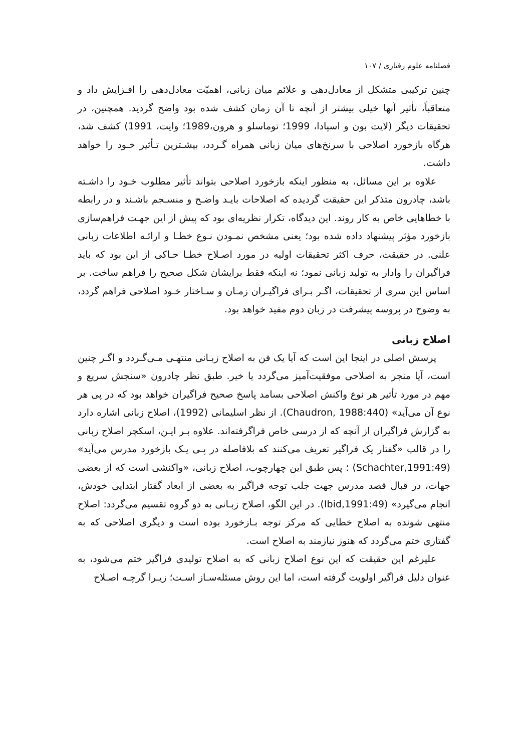فصلنامه علوم رفتاری / ۱۰۷
چنین ترکیبی متشکل از معادل‌دهی و علائم میان زبانی، اهمیّت معادل‌دهی را افـزایش داد و متعاقباً، تأثیر آنها خیلی بیشتر از آنچه تا آن زمان کشف شده بود واضح گردید. همچنین، در تحقیقات دیگر (لایت بون و اسپادا، 1999؛ توماسلو و هرون،1989؛ وایت، 1991) کشف شد، هرگاه بازخورد اصلاحی با سرنخ‌های میان زبانی همراه گـردد، بیشـترین تـأثیر خـود را خواهد داشت.
علاوه بر این مسائل، به منظور اینکه بازخورد اصلاحی بتواند تأثیر مطلوب خـود را داشـته باشد، چادرون متذکر این حقیقت گردیده که اصلاحات بایـد واضـح و منسـجم باشـند و در رابطه با خطاهایی خاص به کار روند. این دیدگاه، تکرار نظریه‌ای بود که پیش از این جهـت فراهم‌سازی بازخورد مؤثر پیشنهاد داده شده بود؛ یعنی مشخص نمـودن نـوع خطـا و ارائـه اطلاعات زبانی علنی. در حقیقت، حرف اکثر تحقیقات اولیه در مورد اصـلاح خطـا حـاکی از این بود که باید فراگیران را وادار به تولید زبانی نمود؛ نه اینکه فقط برایشان شکل صحیح را فراهم ساخت. بر اساس این سری از تحقیقات، اگـر بـرای فراگیـران زمـان و سـاختار خـود اصلاحی فراهم گردد، به وضوح در پروسه پیشرفت در زبان دوم مفید خواهد بود.
اصلاح زبانی
پرسش اصلی در اینجا این است که آیا یک فن به اصلاح زبـانی منتهـی مـی‌گـردد و اگـر چنین است، آیا منجر به اصلاحی موفقیت‌آمیز می‌گردد یا خیر. طبق نظر چادرون «سنجش سریع و مهم در مورد تأثیر هر نوع واکنش اصلاحی بسامد پاسخ صحیح فراگیران خواهد بود که در پی هر نوع آن می‌آید» (Chaudron, 1988:440). از نظر اسلیمانی (1992)، اصلاح زبانی اشاره دارد به گزارش فراگیران از آنچه که از درسی خاص فراگرفته‌اند. علاوه بـر ایـن، اسکچر اصلاح زبانی را در قالب «گفتار یک فراگیر تعریف می‌کنند که بلافاصله در پـی یـک بازخورد مدرس می‌آید» (Schachter,1991:49) ؛ پس طبق این چهارچوب، اصلاح زبانی، «واکنشی است که از بعضی جهات، در قبال قصد مدرس جهت جلب توجه فراگیر به بعضی از ابعاد گفتار ابتدایی خودش، انجام می‌گیرد» (Ibid,1991:49). در این الگو، اصلاح زبـانی به دو گروه تقسیم می‌گردد: اصلاح منتهی شونده به اصلاح خطایی که مرکز توجه بـازخورد بوده است و دیگری اصلاحی که به گفتاری ختم می‌گردد که هنوز نیازمند به اصلاح است.
علیرغم این حقیقت که این نوع اصلاح زبانی که به اصلاح تولیدی فراگیر ختم می‌شود، به عنوان دلیل فراگیر اولویت گرفته است، اما این روش مسئله‌سـاز اسـت؛ زیـرا گرچـه اصـلاح